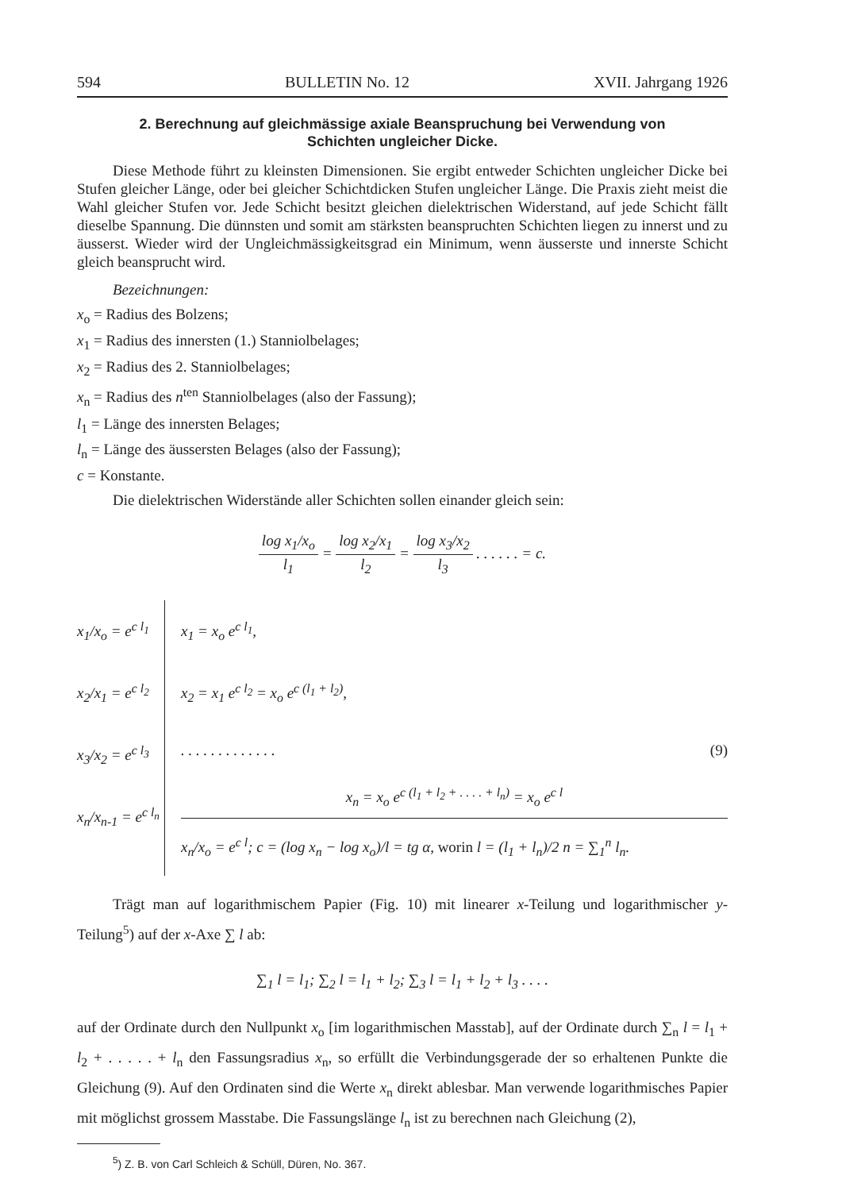594 BULLETIN No. 12 XVII. Jahrgang 1926
2. Berechnung auf gleichmässige axiale Beanspruchung bei Verwendung von Schichten ungleicher Dicke.
Diese Methode führt zu kleinsten Dimensionen. Sie ergibt entweder Schichten ungleicher Dicke bei Stufen gleicher Länge, oder bei gleicher Schichtdicken Stufen ungleicher Länge. Die Praxis zieht meist die Wahl gleicher Stufen vor. Jede Schicht besitzt gleichen dielektrischen Widerstand, auf jede Schicht fällt dieselbe Spannung. Die dünnsten und somit am stärksten beanspruchten Schichten liegen zu innerst und zu äusserst. Wieder wird der Ungleichmässigkeitsgrad ein Minimum, wenn äusserste und innerste Schicht gleich beansprucht wird.
Bezeichnungen:
x<sub>o</sub> = Radius des Bolzens;
x<sub>1</sub> = Radius des innersten (1.) Stanniolbelages;
x<sub>2</sub> = Radius des 2. Stanniolbelages;
x<sub>n</sub> = Radius des n<sup>ten</sup> Stanniolbelages (also der Fassung);
l<sub>1</sub> = Länge des innersten Belages;
l<sub>n</sub> = Länge des äussersten Belages (also der Fassung);
c = Konstante.
Die dielektrischen Widerstände aller Schichten sollen einander gleich sein:
log x<sub>1</sub>/x<sub>o</sub> l<sub>1</sub> = log x<sub>2</sub>/x<sub>1</sub> l<sub>2</sub> = log x<sub>3</sub>/x<sub>2</sub> l<sub>3</sub> . . . . . . = c.
x<sub>1</sub>/x<sub>o</sub> = e<sup>c l<sub>1</sub></sup>
x<sub>2</sub>/x<sub>1</sub> = e<sup>c l<sub>2</sub></sup>
x<sub>3</sub>/x<sub>2</sub> = e<sup>c l<sub>3</sub></sup>
x<sub>n</sub>/x<sub>n-1</sub> = e<sup>c l<sub>n</sub></sup>
x<sub>1</sub> = x<sub>o</sub> e<sup>c l<sub>1</sub></sup>,
x<sub>2</sub> = x<sub>1</sub> e<sup>c l<sub>2</sub></sup> = x<sub>o</sub> e<sup>c (l<sub>1</sub> + l<sub>2</sub>)</sup>,
. . . . . . . . . . . . . (9)
x<sub>n</sub> = x<sub>o</sub> e<sup>c (l<sub>1</sub> + l<sub>2</sub> + . . . . + l<sub>n</sub>)</sup> = x<sub>o</sub> e<sup>c l</sup>
x<sub>n</sub>/x<sub>o</sub> = e<sup>c l</sup>; c = (log x<sub>n</sub> − log x<sub>o</sub>)/l = tg α, worin l = (l<sub>1</sub> + l<sub>n</sub>)/2 n = ∑<sub>1</sub><sup>n</sup> l<sub>n</sub>.
Trägt man auf logarithmischem Papier (Fig. 10) mit linearer x-Teilung und logarithmischer y-Teilung<sup>5</sup>) auf der x-Axe ∑ l ab:
∑<sub>1</sub> l = l<sub>1</sub>; ∑<sub>2</sub> l = l<sub>1</sub> + l<sub>2</sub>; ∑<sub>3</sub> l = l<sub>1</sub> + l<sub>2</sub> + l<sub>3</sub> . . . .
auf der Ordinate durch den Nullpunkt x<sub>o</sub> [im logarithmischen Masstab], auf der Ordinate durch ∑<sub>n</sub> l = l<sub>1</sub> + l<sub>2</sub> + . . . . . + l<sub>n</sub> den Fassungsradius x<sub>n</sub>, so erfüllt die Verbindungsgerade der so erhaltenen Punkte die Gleichung (9). Auf den Ordinaten sind die Werte x<sub>n</sub> direkt ablesbar. Man verwende logarithmisches Papier mit möglichst grossem Masstabe. Die Fassungslänge l<sub>n</sub> ist zu berechnen nach Gleichung (2),
<sup>5</sup>) Z. B. von Carl Schleich & Schüll, Düren, No. 367.